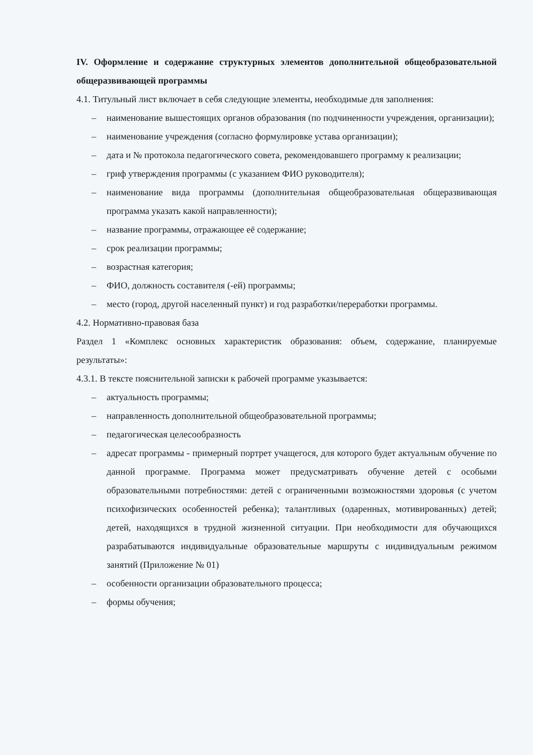IV. Оформление и содержание структурных элементов дополнительной общеобразовательной общеразвивающей программы
4.1. Титульный лист включает в себя следующие элементы, необходимые для заполнения:
– наименование вышестоящих органов образования (по подчиненности учреждения, организации);
– наименование учреждения (согласно формулировке устава организации);
– дата и № протокола педагогического совета, рекомендовавшего программу к реализации;
– гриф утверждения программы (с указанием ФИО руководителя);
– наименование вида программы (дополнительная общеобразовательная общеразвивающая программа указать какой направленности);
– название программы, отражающее её содержание;
– срок реализации программы;
– возрастная категория;
– ФИО, должность составителя (-ей) программы;
– место (город, другой населенный пункт) и год разработки/переработки программы.
4.2. Нормативно-правовая база
Раздел 1 «Комплекс основных характеристик образования: объем, содержание, планируемые результаты»:
4.3.1. В тексте пояснительной записки к рабочей программе указывается:
– актуальность программы;
– направленность дополнительной общеобразовательной программы;
– педагогическая целесообразность
– адресат программы - примерный портрет учащегося, для которого будет актуальным обучение по данной программе. Программа может предусматривать обучение детей с особыми образовательными потребностями: детей с ограниченными возможностями здоровья (с учетом психофизических особенностей ребенка); талантливых (одаренных, мотивированных) детей; детей, находящихся в трудной жизненной ситуации. При необходимости для обучающихся разрабатываются индивидуальные образовательные маршруты с индивидуальным режимом занятий (Приложение № 01)
– особенности организации образовательного процесса;
– формы обучения;